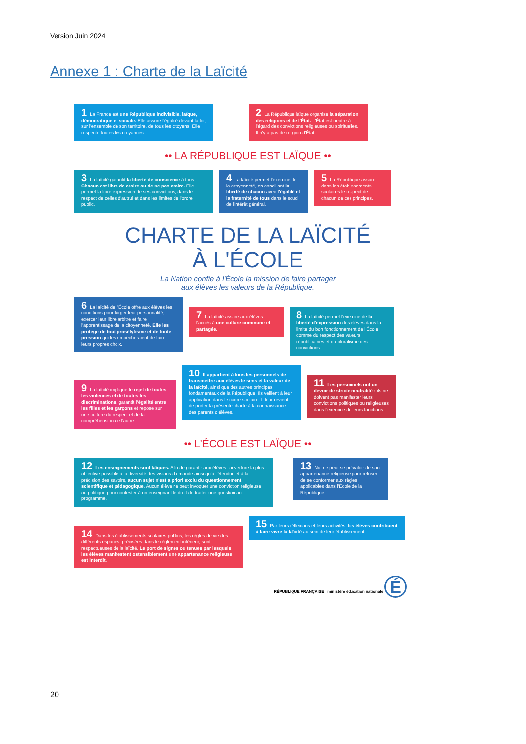Version Juin 2024
Annexe 1 : Charte de la Laïcité
1 La France est une République indivisible, laïque, démocratique et sociale. Elle assure l'égalité devant la loi, sur l'ensemble de son territoire, de tous les citoyens. Elle respecte toutes les croyances.
2 La République laïque organise la séparation des religions et de l'État. L'État est neutre à l'égard des convictions religieuses ou spirituelles. Il n'y a pas de religion d'État.
•• LA RÉPUBLIQUE EST LAÏQUE ••
3 La laïcité garantit la liberté de conscience à tous. Chacun est libre de croire ou de ne pas croire. Elle permet la libre expression de ses convictions, dans le respect de celles d'autrui et dans les limites de l'ordre public.
4 La laïcité permet l'exercice de la citoyenneté, en conciliant la liberté de chacun avec l'égalité et la fraternité de tous dans le souci de l'intérêt général.
5 La République assure dans les établissements scolaires le respect de chacun de ces principes.
CHARTE DE LA LAÏCITÉ
À L'ÉCOLE
La Nation confie à l'École la mission de faire partager
aux élèves les valeurs de la République.
6 La laïcité de l'École offre aux élèves les conditions pour forger leur personnalité, exercer leur libre arbitre et faire l'apprentissage de la citoyenneté. Elle les protège de tout prosélytisme et de toute pression qui les empêcheraient de faire leurs propres choix.
7 La laïcité assure aux élèves l'accès à une culture commune et partagée.
8 La laïcité permet l'exercice de la liberté d'expression des élèves dans la limite du bon fonctionnement de l'École comme du respect des valeurs républicaines et du pluralisme des convictions.
9 La laïcité implique le rejet de toutes les violences et de toutes les discriminations, garantit l'égalité entre les filles et les garçons et repose sur une culture du respect et de la compréhension de l'autre.
10 Il appartient à tous les personnels de transmettre aux élèves le sens et la valeur de la laïcité, ainsi que des autres principes fondamentaux de la République. Ils veillent à leur application dans le cadre scolaire. Il leur revient de porter la présente charte à la connaissance des parents d'élèves.
11 Les personnels ont un devoir de stricte neutralité : ils ne doivent pas manifester leurs convictions politiques ou religieuses dans l'exercice de leurs fonctions.
•• L'ÉCOLE EST LAÏQUE ••
12 Les enseignements sont laïques. Afin de garantir aux élèves l'ouverture la plus objective possible à la diversité des visions du monde ainsi qu'à l'étendue et à la précision des savoirs, aucun sujet n'est a priori exclu du questionnement scientifique et pédagogique. Aucun élève ne peut invoquer une conviction religieuse ou politique pour contester à un enseignant le droit de traiter une question au programme.
13 Nul ne peut se prévaloir de son appartenance religieuse pour refuser de se conformer aux règles applicables dans l'École de la République.
14 Dans les établissements scolaires publics, les règles de vie des différents espaces, précisées dans le règlement intérieur, sont respectueuses de la laïcité. Le port de signes ou tenues par lesquels les élèves manifestent ostensiblement une appartenance religieuse est interdit.
15 Par leurs réflexions et leurs activités, les élèves contribuent à faire vivre la laïcité au sein de leur établissement.
RÉPUBLIQUE FRANÇAISE ministère éducation nationale É
20